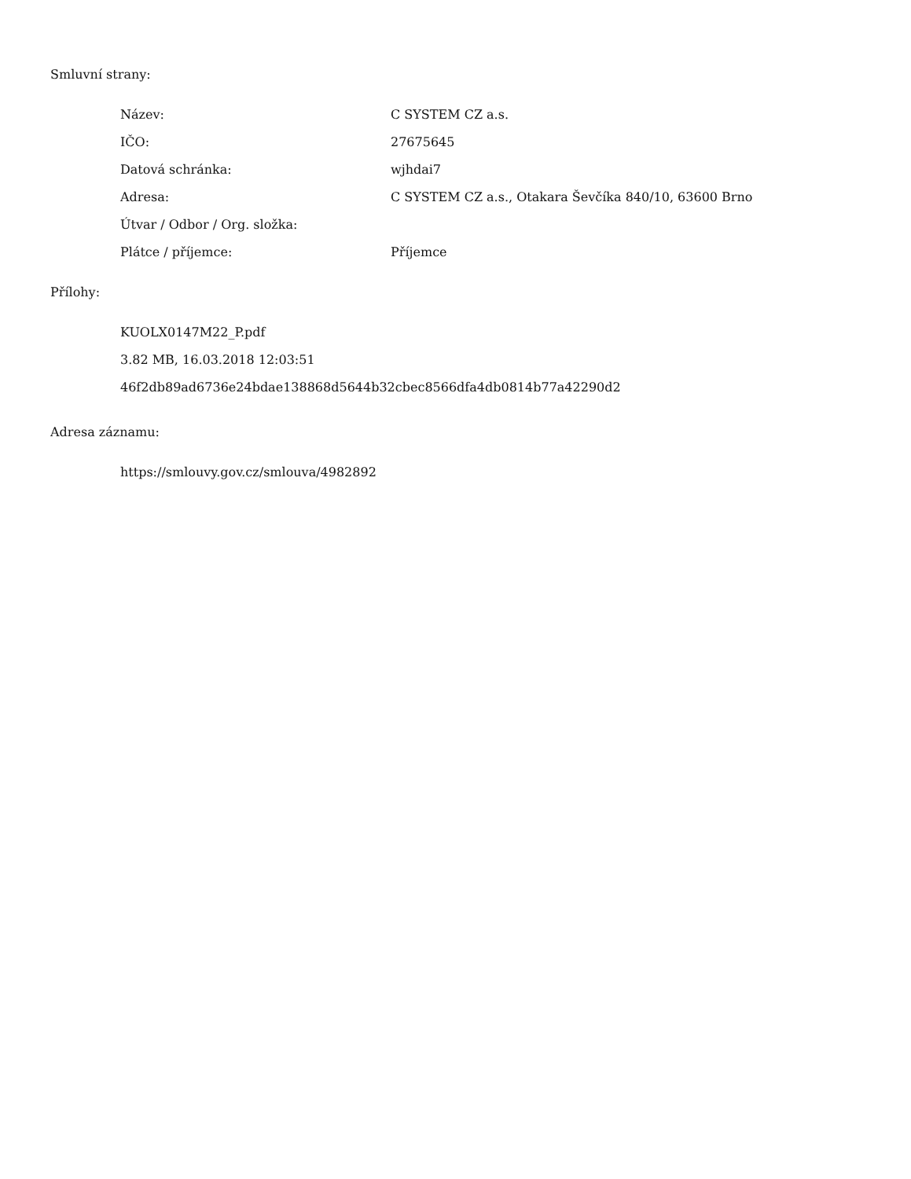Smluvní strany:
| Název: | C SYSTEM CZ a.s. |
| IČO: | 27675645 |
| Datová schránka: | wjhdai7 |
| Adresa: | C SYSTEM CZ a.s., Otakara Ševčíka 840/10, 63600 Brno |
| Útvar / Odbor / Org. složka: | |
| Plátce / příjemce: | Příjemce |
Přílohy:
KUOLX0147M22_P.pdf
3.82 MB, 16.03.2018 12:03:51
46f2db89ad6736e24bdae138868d5644b32cbec8566dfa4db0814b77a42290d2
Adresa záznamu:
https://smlouvy.gov.cz/smlouva/4982892